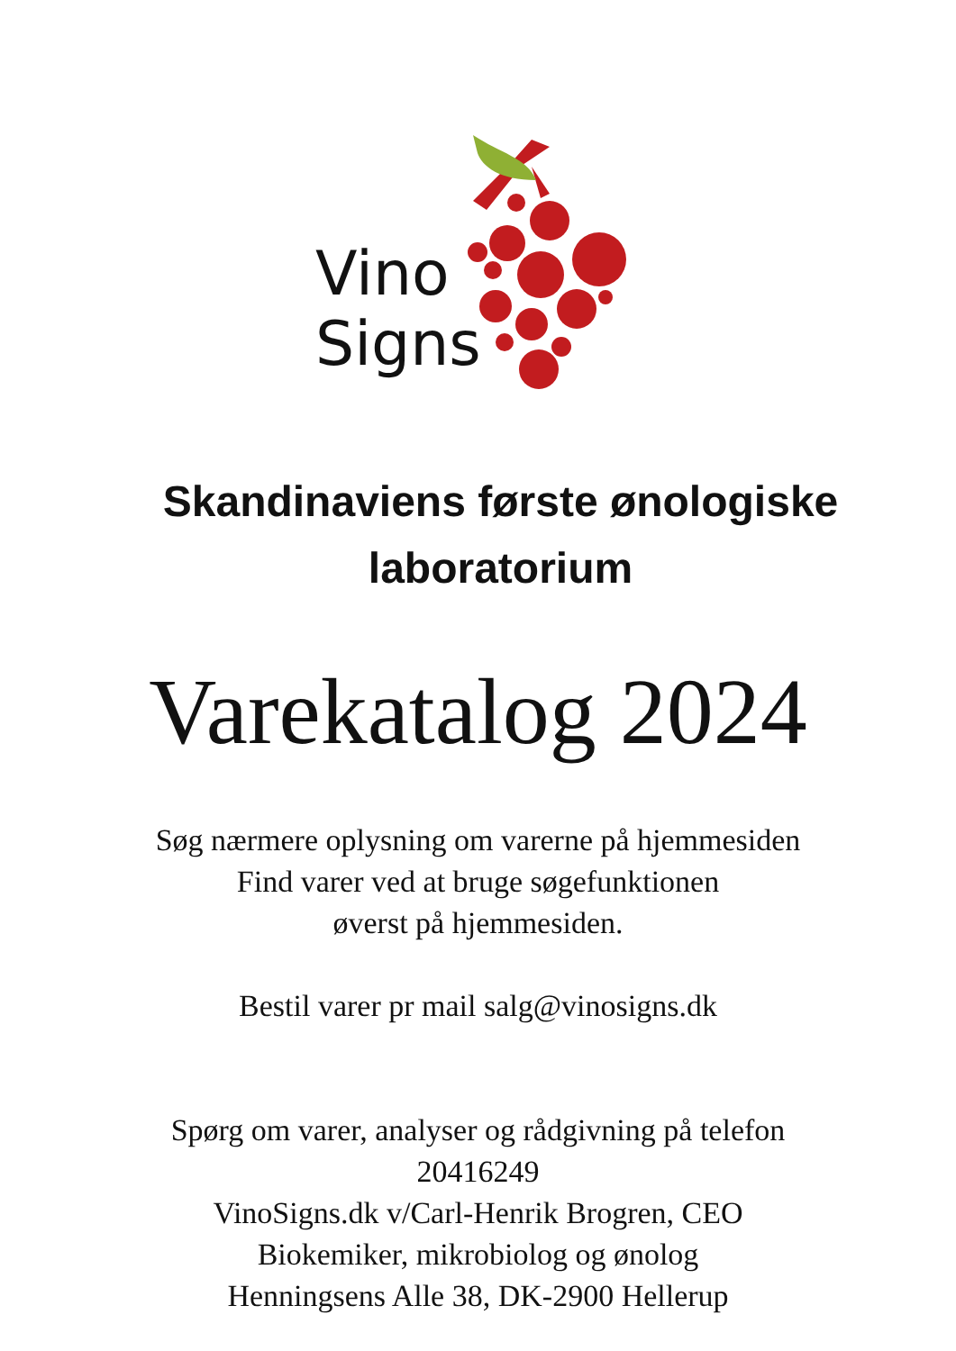Vino
Signs
Skandinaviens første ønologiske
laboratorium
Varekatalog 2024
Søg nærmere oplysning om varerne på hjemmesiden
Find varer ved at bruge søgefunktionen
øverst på hjemmesiden.
Bestil varer pr mail salg@vinosigns.dk
Spørg om varer, analyser og rådgivning på telefon
20416249
VinoSigns.dk v/Carl-Henrik Brogren, CEO
Biokemiker, mikrobiolog og ønolog
Henningsens Alle 38, DK-2900 Hellerup